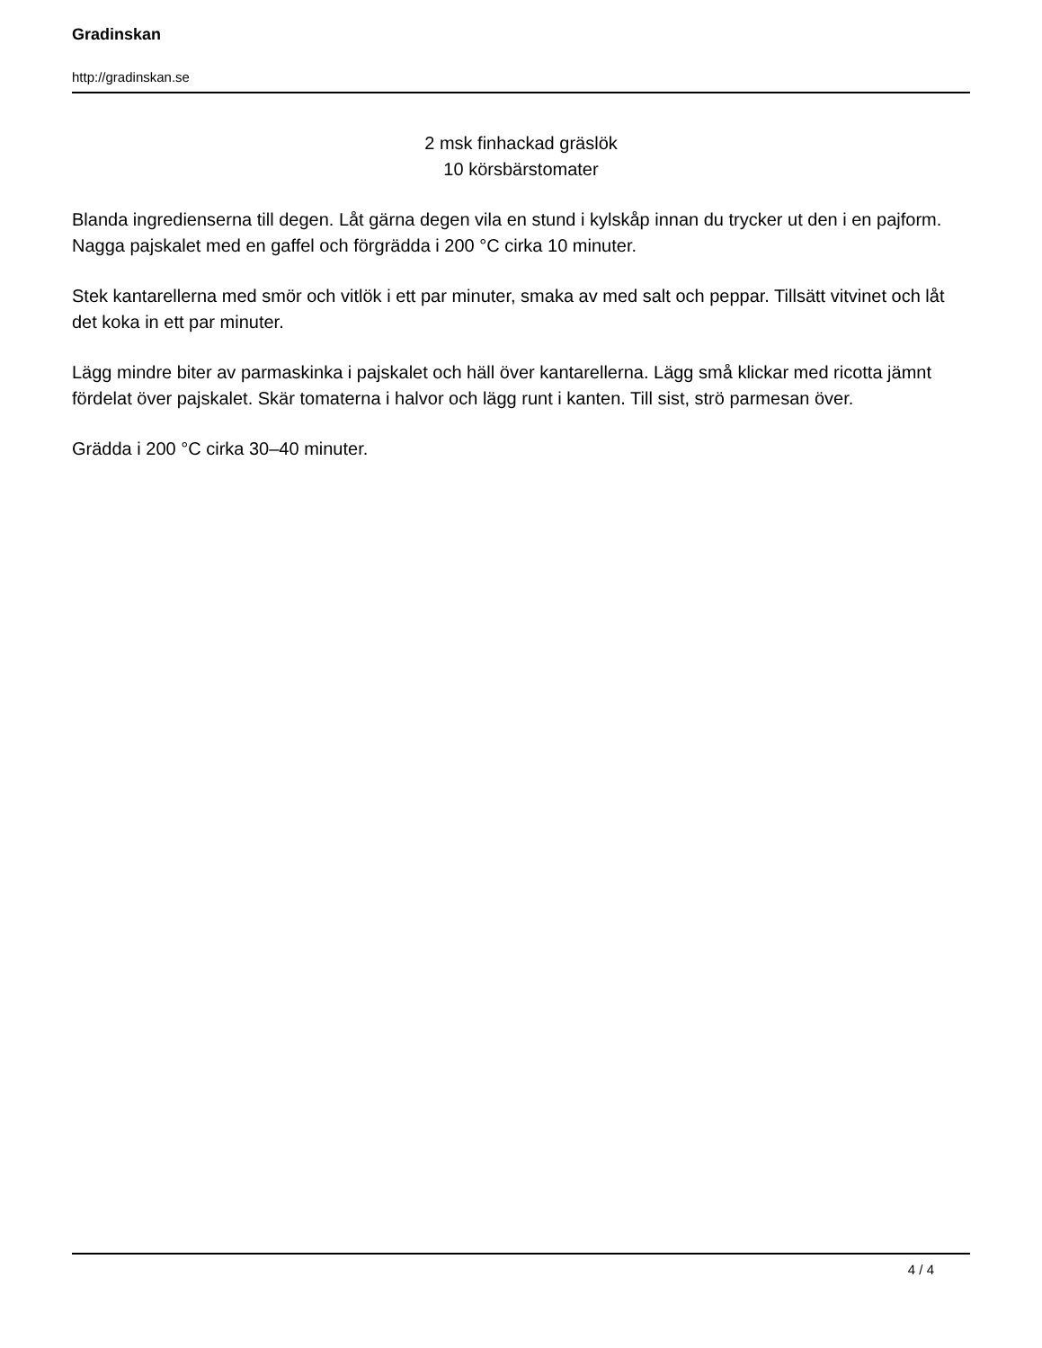Gradinskan
http://gradinskan.se
2 msk finhackad gräslök
10 körsbärstomater
Blanda ingredienserna till degen. Låt gärna degen vila en stund i kylskåp innan du trycker ut den i en pajform. Nagga pajskalet med en gaffel och förgrädda i 200 °C cirka 10 minuter.
Stek kantarellerna med smör och vitlök i ett par minuter, smaka av med salt och peppar. Tillsätt vitvinet och låt det koka in ett par minuter.
Lägg mindre biter av parmaskinka i pajskalet och häll över kantarellerna. Lägg små klickar med ricotta jämnt fördelat över pajskalet. Skär tomaterna i halvor och lägg runt i kanten. Till sist, strö parmesan över.
Grädda i 200 °C cirka 30–40 minuter.
4 / 4